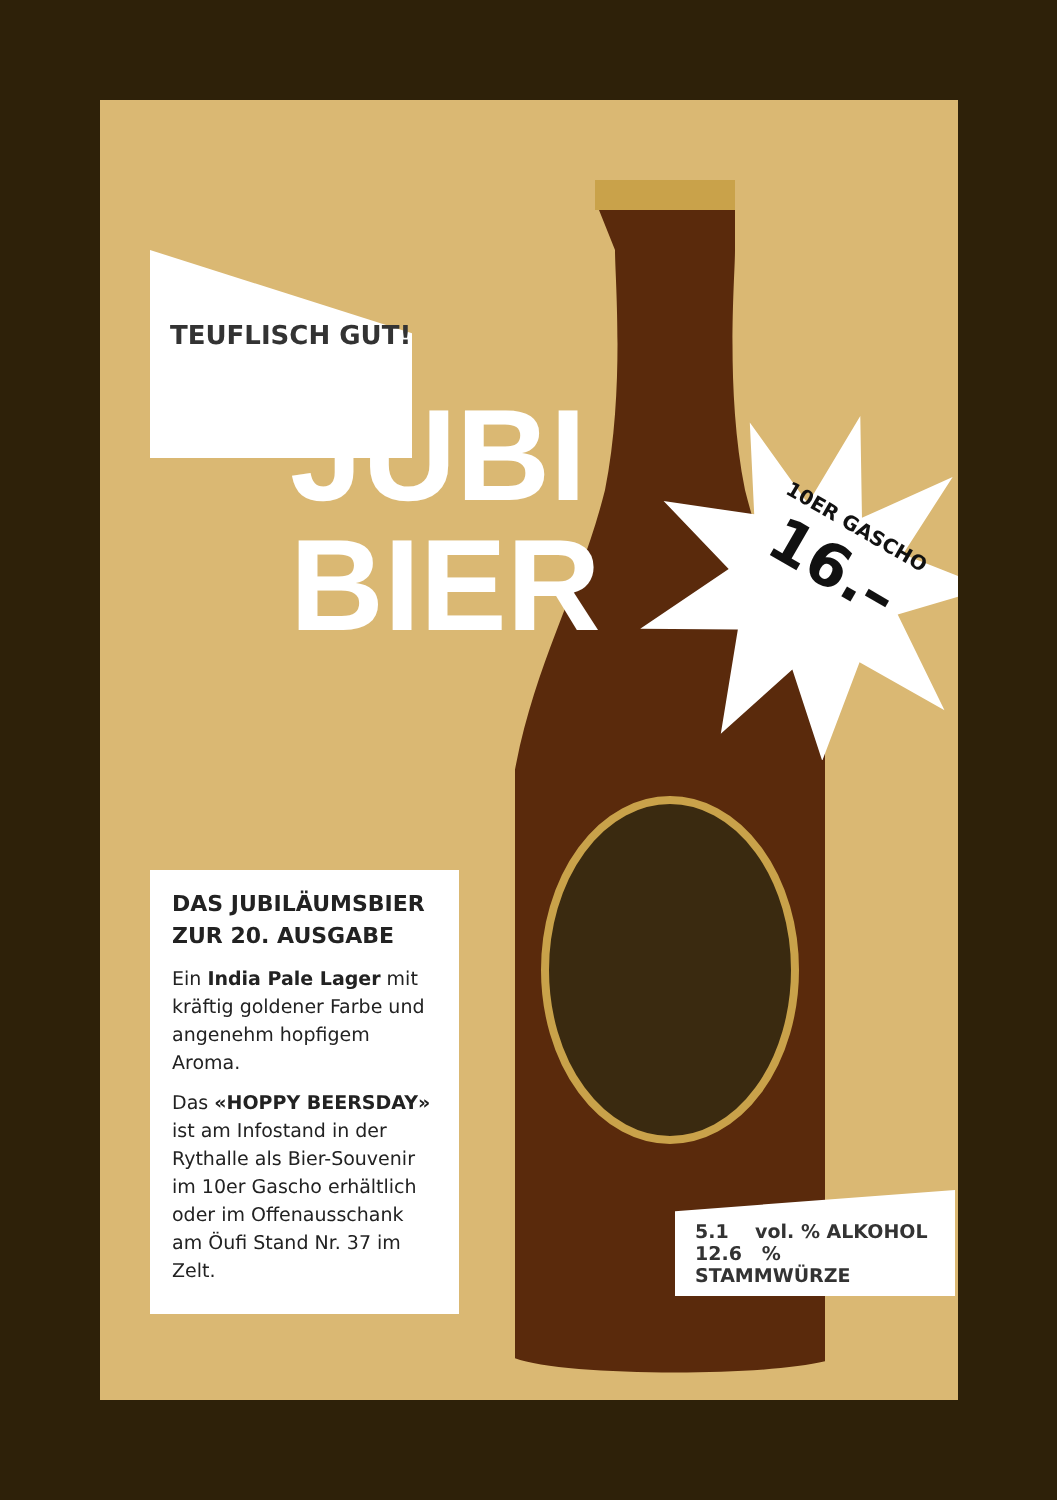TEUFLISCH GUT!
JUBI
BIER
10ER GASCHO
16.–
DAS JUBILÄUMSBIER ZUR 20. AUSGABE
Ein India Pale Lager mit kräftig goldener Farbe und angenehm hopfigem Aroma.
Das «HOPPY BEERSDAY» ist am Infostand in der Rythalle als Bier-Souvenir im 10er Gascho erhältlich oder im Offenausschank am Öufi Stand Nr. 37 im Zelt.
5.1 vol. % ALKOHOL
12.6 % STAMMWÜRZE